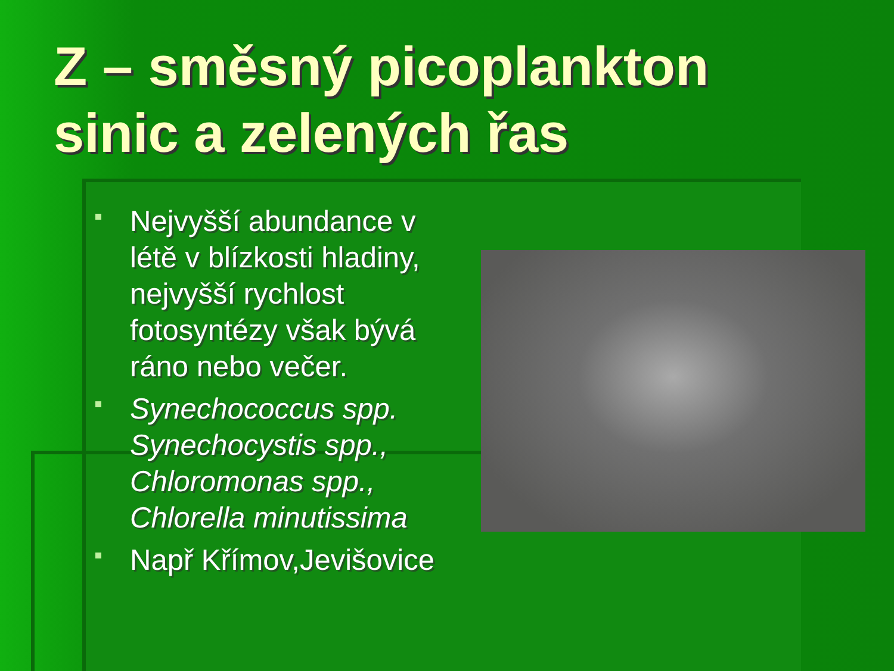Z – směsný picoplankton
sinic a zelených řas
Nejvyšší abundance v létě v blízkosti hladiny, nejvyšší rychlost fotosyntézy však bývá ráno nebo večer.
Synechococcus spp.
Synechocystis spp.,
Chloromonas spp.,
Chlorella minutissima
Např Křímov,Jevišovice